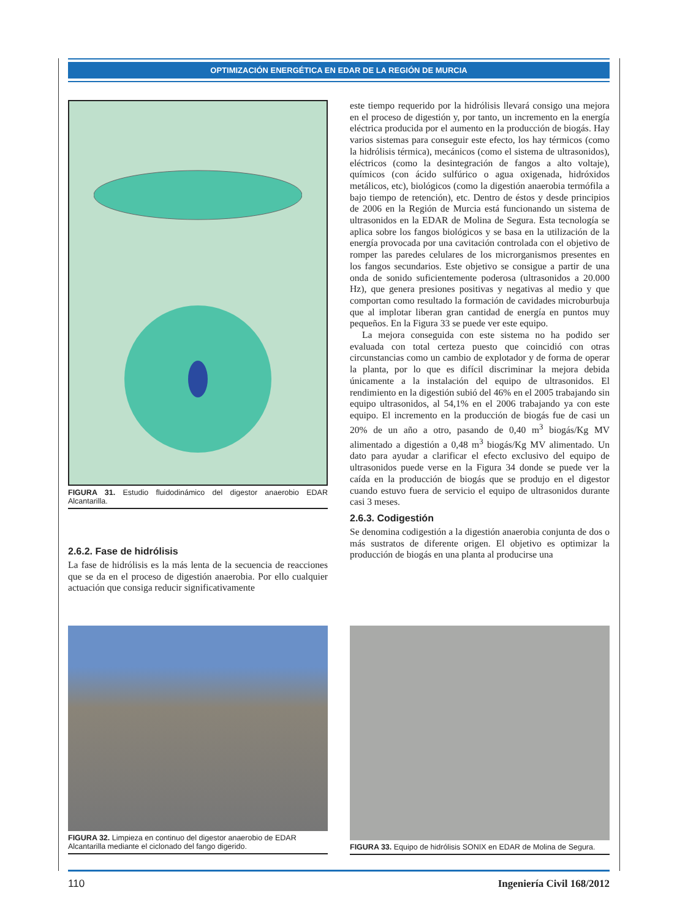OPTIMIZACIÓN ENERGÉTICA EN EDAR DE LA REGIÓN DE MURCIA
FIGURA 31. Estudio fluidodinámico del digestor anaerobio EDAR Alcantarilla.
2.6.2. Fase de hidrólisis
La fase de hidrólisis es la más lenta de la secuencia de reacciones que se da en el proceso de digestión anaerobia. Por ello cualquier actuación que consiga reducir significativamente
este tiempo requerido por la hidrólisis llevará consigo una mejora en el proceso de digestión y, por tanto, un incremento en la energía eléctrica producida por el aumento en la producción de biogás. Hay varios sistemas para conseguir este efecto, los hay térmicos (como la hidrólisis térmica), mecánicos (como el sistema de ultrasonidos), eléctricos (como la desintegración de fangos a alto voltaje), químicos (con ácido sulfúrico o agua oxigenada, hidróxidos metálicos, etc), biológicos (como la digestión anaerobia termófila a bajo tiempo de retención), etc. Dentro de éstos y desde principios de 2006 en la Región de Murcia está funcionando un sistema de ultrasonidos en la EDAR de Molina de Segura. Esta tecnología se aplica sobre los fangos biológicos y se basa en la utilización de la energía provocada por una cavitación controlada con el objetivo de romper las paredes celulares de los microrganismos presentes en los fangos secundarios. Este objetivo se consigue a partir de una onda de sonido suficientemente poderosa (ultrasonidos a 20.000 Hz), que genera presiones positivas y negativas al medio y que comportan como resultado la formación de cavidades microburbuja que al implotar liberan gran cantidad de energía en puntos muy pequeños. En la Figura 33 se puede ver este equipo.
La mejora conseguida con este sistema no ha podido ser evaluada con total certeza puesto que coincidió con otras circunstancias como un cambio de explotador y de forma de operar la planta, por lo que es difícil discriminar la mejora debida únicamente a la instalación del equipo de ultrasonidos. El rendimiento en la digestión subió del 46% en el 2005 trabajando sin equipo ultrasonidos, al 54,1% en el 2006 trabajando ya con este equipo. El incremento en la producción de biogás fue de casi un 20% de un año a otro, pasando de 0,40 m<sup>3</sup> biogás/Kg MV alimentado a digestión a 0,48 m<sup>3</sup> biogás/Kg MV alimentado. Un dato para ayudar a clarificar el efecto exclusivo del equipo de ultrasonidos puede verse en la Figura 34 donde se puede ver la caída en la producción de biogás que se produjo en el digestor cuando estuvo fuera de servicio el equipo de ultrasonidos durante casi 3 meses.
2.6.3. Codigestión
Se denomina codigestión a la digestión anaerobia conjunta de dos o más sustratos de diferente origen. El objetivo es optimizar la producción de biogás en una planta al producirse una
FIGURA 32. Limpieza en continuo del digestor anaerobio de EDAR Alcantarilla mediante el ciclonado del fango digerido.
FIGURA 33. Equipo de hidrólisis SONIX en EDAR de Molina de Segura.
110 Ingeniería Civil 168/2012